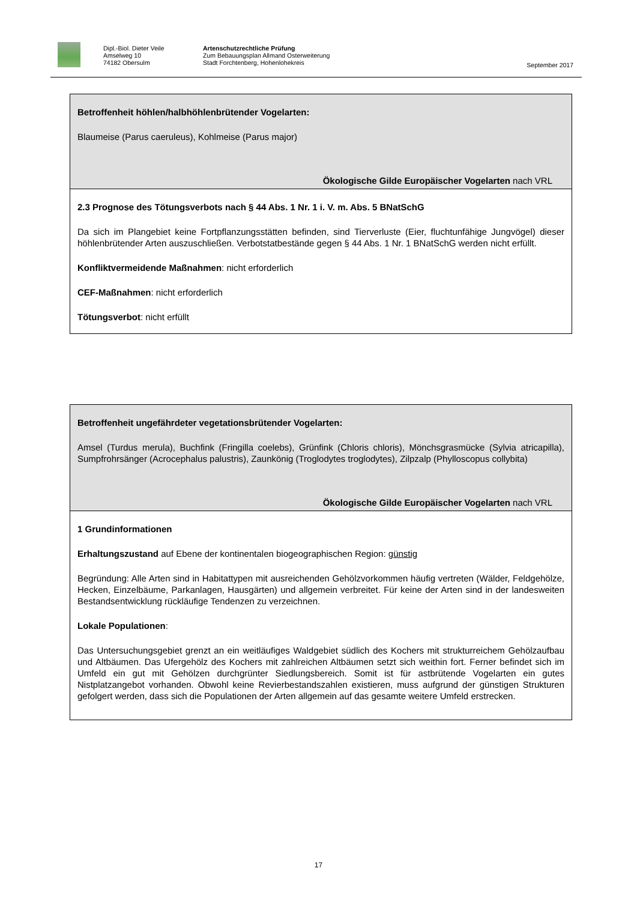Dipl.-Biol. Dieter Veile
Amselweg 10
74182 Obersulm
Artenschutzrechtliche Prüfung
Zum Bebauungsplan Allmand Osterweiterung
Stadt Forchtenberg, Hohenlohekreis
September 2017
Betroffenheit höhlen/halbhöhlenbrütender Vogelarten:
Blaumeise (Parus caeruleus), Kohlmeise (Parus major)
Ökologische Gilde Europäischer Vogelarten nach VRL
2.3 Prognose des Tötungsverbots nach § 44 Abs. 1 Nr. 1 i. V. m. Abs. 5 BNatSchG
Da sich im Plangebiet keine Fortpflanzungsstätten befinden, sind Tierverluste (Eier, fluchtunfähige Jungvögel) dieser höhlenbrütender Arten auszuschließen. Verbotstatbestände gegen § 44 Abs. 1 Nr. 1 BNatSchG werden nicht erfüllt.
Konfliktvermeidende Maßnahmen: nicht erforderlich
CEF-Maßnahmen: nicht erforderlich
Tötungsverbot: nicht erfüllt
Betroffenheit ungefährdeter vegetationsbrütender Vogelarten:
Amsel (Turdus merula), Buchfink (Fringilla coelebs), Grünfink (Chloris chloris), Mönchsgrasmücke (Sylvia atricapilla), Sumpfrohrsänger (Acrocephalus palustris), Zaunkönig (Troglodytes troglodytes), Zilpzalp (Phylloscopus collybita)
Ökologische Gilde Europäischer Vogelarten nach VRL
1 Grundinformationen
Erhaltungszustand auf Ebene der kontinentalen biogeographischen Region: günstig
Begründung: Alle Arten sind in Habitattypen mit ausreichenden Gehölzvorkommen häufig vertreten (Wälder, Feldgehölze, Hecken, Einzelbäume, Parkanlagen, Hausgärten) und allgemein verbreitet. Für keine der Arten sind in der landesweiten Bestandsentwicklung rückläufige Tendenzen zu verzeichnen.
Lokale Populationen:
Das Untersuchungsgebiet grenzt an ein weitläufiges Waldgebiet südlich des Kochers mit strukturreichem Gehölzaufbau und Altbäumen. Das Ufergehölz des Kochers mit zahlreichen Altbäumen setzt sich weithin fort. Ferner befindet sich im Umfeld ein gut mit Gehölzen durchgrünter Siedlungsbereich. Somit ist für astbrütende Vogelarten ein gutes Nistplatzangebot vorhanden. Obwohl keine Revierbestandszahlen existieren, muss aufgrund der günstigen Strukturen gefolgert werden, dass sich die Populationen der Arten allgemein auf das gesamte weitere Umfeld erstrecken.
17